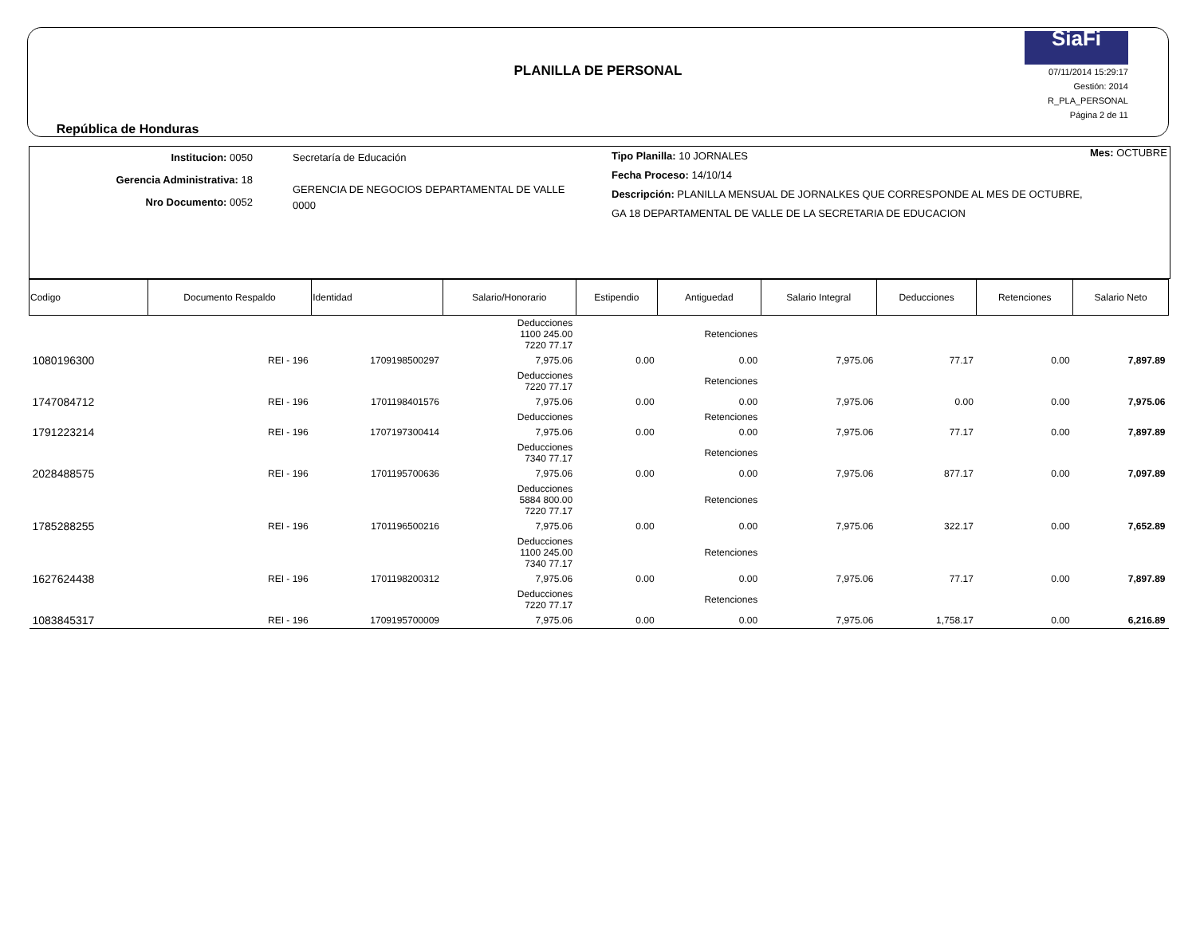República de Honduras
PLANILLA DE PERSONAL
SiaFi
07/11/2014 15:29:17
Gestión: 2014
R_PLA_PERSONAL
Página 2 de 11
Institucion: 0050
Gerencia Administrativa: 18
Nro Documento: 0052
Secretaría de Educación
GERENCIA DE NEGOCIOS DEPARTAMENTAL DE VALLE
0000
Tipo Planilla: 10 JORNALES
Fecha Proceso: 14/10/14
Descripción: PLANILLA MENSUAL DE JORNALKES QUE CORRESPONDE AL MES DE OCTUBRE, GA 18 DEPARTAMENTAL DE VALLE DE LA SECRETARIA DE EDUCACION
Mes: OCTUBRE
| Codigo | Documento Respaldo | Identidad | Salario/Honorario | Estipendio | Antiguedad | Salario Integral | Deducciones | Retenciones | Salario Neto |
| --- | --- | --- | --- | --- | --- | --- | --- | --- | --- |
| | | | Deducciones 1100 245.00 7220 77.17 | | Retenciones | | | | |
| 1080196300 | REI - 196 | 1709198500297 | 7,975.06 | 0.00 | 0.00 | 7,975.06 | 77.17 | 0.00 | 7,897.89 |
| | | | Deducciones 7220 77.17 | | Retenciones | | | | |
| 1747084712 | REI - 196 | 1701198401576 | 7,975.06 | 0.00 | 0.00 | 7,975.06 | 0.00 | 0.00 | 7,975.06 |
| | | | Deducciones | | Retenciones | | | | |
| 1791223214 | REI - 196 | 1707197300414 | 7,975.06 | 0.00 | 0.00 | 7,975.06 | 77.17 | 0.00 | 7,897.89 |
| | | | Deducciones 7340 77.17 | | Retenciones | | | | |
| 2028488575 | REI - 196 | 1701195700636 | 7,975.06 | 0.00 | 0.00 | 7,975.06 | 877.17 | 0.00 | 7,097.89 |
| | | | Deducciones 5884 800.00 7220 77.17 | | Retenciones | | | | |
| 1785288255 | REI - 196 | 1701196500216 | 7,975.06 | 0.00 | 0.00 | 7,975.06 | 322.17 | 0.00 | 7,652.89 |
| | | | Deducciones 1100 245.00 7340 77.17 | | Retenciones | | | | |
| 1627624438 | REI - 196 | 1701198200312 | 7,975.06 | 0.00 | 0.00 | 7,975.06 | 77.17 | 0.00 | 7,897.89 |
| | | | Deducciones 7220 77.17 | | Retenciones | | | | |
| 1083845317 | REI - 196 | 1709195700009 | 7,975.06 | 0.00 | 0.00 | 7,975.06 | 1,758.17 | 0.00 | 6,216.89 |